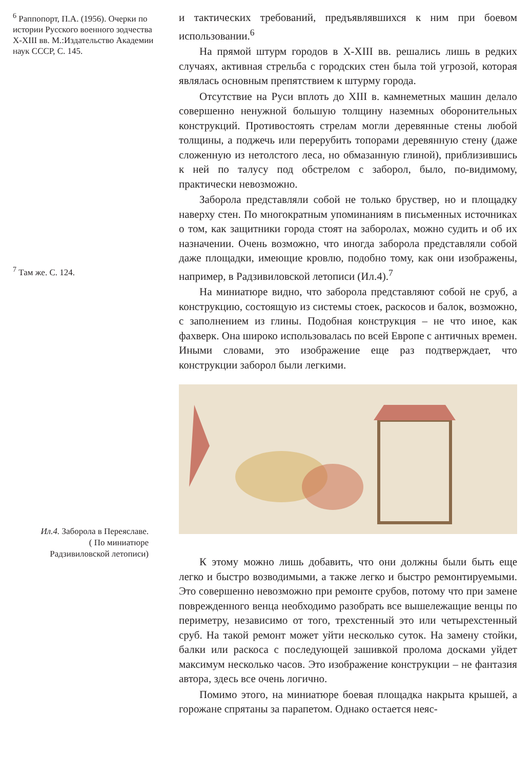<sup>6</sup> Раппопорт, П.А. (1956). Очерки по истории Русского военного зодчества X-XIII вв. М.:Издательство Академии наук СССР, С. 145.
<sup>7</sup> Там же. С. 124.
Ил.4. Заборола в Переяславе.
( По миниатюре
Радзивиловской летописи)
и тактических требований, предъявлявшихся к ним при боевом использовании.<sup>6</sup>
На прямой штурм городов в X-XIII вв. решались лишь в редких случаях, активная стрельба с городских стен была той угрозой, которая являлась основным препятствием к штурму города.
Отсутствие на Руси вплоть до XIII в. камнеметных машин делало совершенно ненужной большую толщину наземных оборонительных конструкций. Противостоять стрелам могли деревянные стены любой толщины, а поджечь или перерубить топорами деревянную стену (даже сложенную из нетолстого леса, но обмазанную глиной), приблизившись к ней по талусу под обстрелом с заборол, было, по-видимому, практически невозможно.
Заборола представляли собой не только бруствер, но и площадку наверху стен. По многократным упоминаниям в письменных источниках о том, как защитники города стоят на заборолах, можно судить и об их назначении. Очень возможно, что иногда заборола представляли собой даже площадки, имеющие кровлю, подобно тому, как они изображены, например, в Радзивиловской летописи (Ил.4).<sup>7</sup>
На миниатюре видно, что заборола представляют собой не сруб, а конструкцию, состоящую из системы стоек, раскосов и балок, возможно, с заполнением из глины. Подобная конструкция – не что иное, как фахверк. Она широко использовалась по всей Европе с античных времен. Иными словами, это изображение еще раз подтверждает, что конструкции заборол были легкими.
К этому можно лишь добавить, что они должны были быть еще легко и быстро возводимыми, а также легко и быстро ремонтируемыми. Это совершенно невозможно при ремонте срубов, потому что при замене поврежденного венца необходимо разобрать все вышележащие венцы по периметру, независимо от того, трехстенный это или четырехстенный сруб. На такой ремонт может уйти несколько суток. На замену стойки, балки или раскоса с последующей зашивкой пролома досками уйдет максимум несколько часов. Это изображение конструкции – не фантазия автора, здесь все очень логично.
Помимо этого, на миниатюре боевая площадка накрыта крышей, а горожане спрятаны за парапетом. Однако остается неяс-